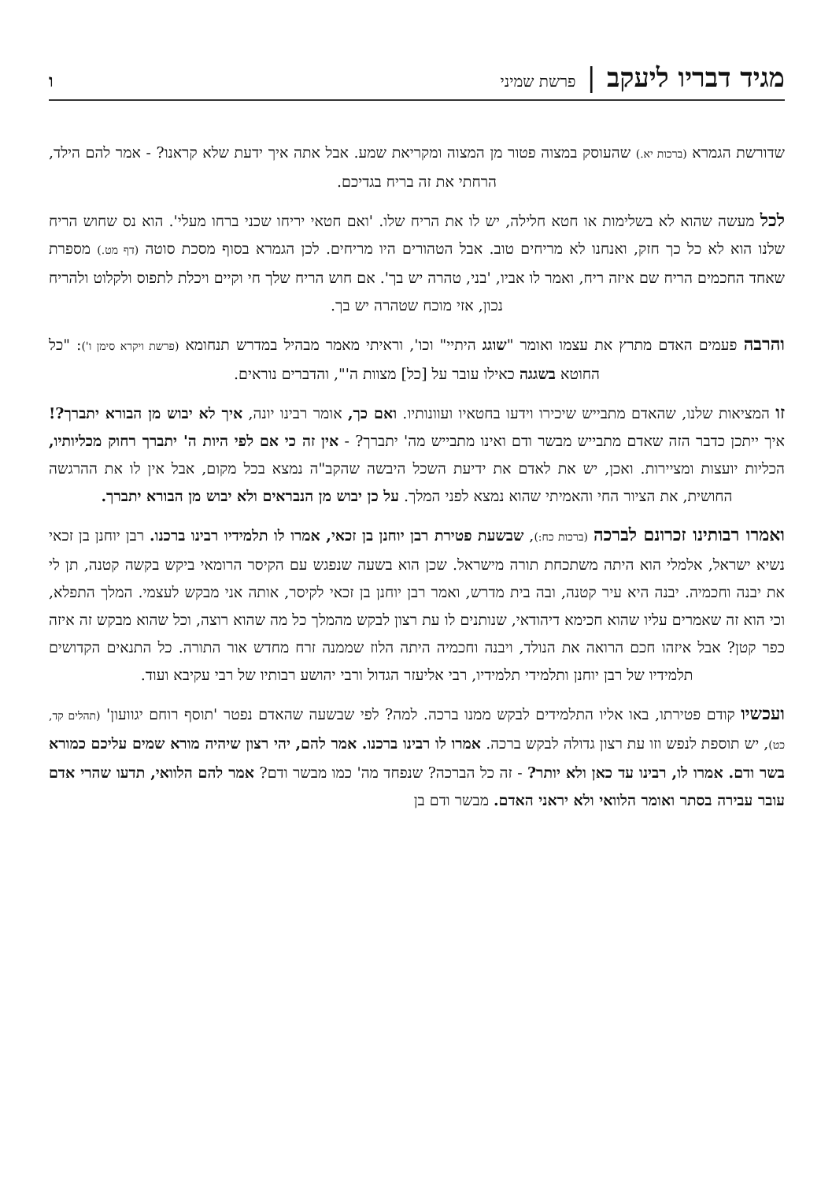מגיד דבריו ליעקב | פרשת שמיני ו
שדורשת הגמרא (ברכות יא.) שהעוסק במצוה פטור מן המצוה ומקריאת שמע. אבל אתה איך ידעת שלא קראנו? - אמר להם הילד, הרחתי את זה בריח בגדיכם.
לכל מעשה שהוא לא בשלימות או חטא חלילה, יש לו את הריח שלו. 'ואם חטאי יריחו שכני ברחו מעלי'. הוא נס שחוש הריח שלנו הוא לא כל כך חזק, ואנחנו לא מריחים טוב. אבל הטהורים היו מריחים. לכן הגמרא בסוף מסכת סוטה (דף מט.) מספרת שאחד החכמים הריח שם איזה ריח, ואמר לו אביו, 'בני, טהרה יש בך'. אם חוש הריח שלך חי וקיים ויכלת לתפוס ולקלוט ולהריח נכון, אזי מוכח שטהרה יש בך.
והרבה פעמים האדם מתרץ את עצמו ואומר "שוגג היתיי" וכו', וראיתי מאמר מבהיל במדרש תנחומא (פרשת ויקרא סימן ו'): "כל החוטא בשגגה כאילו עובר על [כל] מצוות ה'", והדברים נוראים.
זו המציאות שלנו, שהאדם מתבייש שיכירו וידעו בחטאיו ועוונותיו. ואם כך, אומר רבינו יונה, איך לא יבוש מן הבורא יתברך?! איך ייתכן כדבר הזה שאדם מתבייש מבשר ודם ואינו מתבייש מה' יתברך? - אין זה כי אם לפי היות ה' יתברך רחוק מכליותיו, הכליות יועצות ומציירות. ואכן, יש את לאדם את ידיעת השכל היבשה שהקב"ה נמצא בכל מקום, אבל אין לו את ההרגשה החושית, את הציור החי והאמיתי שהוא נמצא לפני המלך. על כן יבוש מן הנבראים ולא יבוש מן הבורא יתברך.
ואמרו רבותינו זכרונם לברכה (ברכות כח:), שבשעת פטירת רבן יוחנן בן זכאי, אמרו לו תלמידיו רבינו ברכנו. רבן יוחנן בן זכאי נשיא ישראל, אלמלי הוא היתה משתכחת תורה מישראל. שכן הוא בשעה שנפגש עם הקיסר הרומאי ביקש בקשה קטנה, תן לי את יבנה וחכמיה. יבנה היא עיר קטנה, ובה בית מדרש, ואמר רבן יוחנן בן זכאי לקיסר, אותה אני מבקש לעצמי. המלך התפלא, וכי הוא זה שאמרים עליו שהוא חכימא דיהודאי, שנותנים לו עת רצון לבקש מהמלך כל מה שהוא רוצה, וכל שהוא מבקש זה איזה כפר קטן? אבל איזהו חכם הרואה את הנולד, ויבנה וחכמיה היתה הלוז שממנה זרח מחדש אור התורה. כל התנאים הקדושים תלמידיו של רבן יוחנן ותלמידי תלמידיו, רבי אליעזר הגדול ורבי יהושע רבותיו של רבי עקיבא ועוד.
ועכשיו קודם פטירתו, באו אליו התלמידים לבקש ממנו ברכה. למה? לפי שבשעה שהאדם נפטר 'תוסף רוחם יגוועון' (תהלים קד, כט), יש תוספת לנפש וזו עת רצון גדולה לבקש ברכה. אמרו לו רבינו ברכנו. אמר להם, יהי רצון שיהיה מורא שמים עליכם כמורא בשר ודם. אמרו לו, רבינו עד כאן ולא יותר? - זה כל הברכה? שנפחד מה' כמו מבשר ודם? אמר להם הלוואי, תדעו שהרי אדם עובר עבירה בסתר ואומר הלוואי ולא יראני האדם. מבשר ודם בן